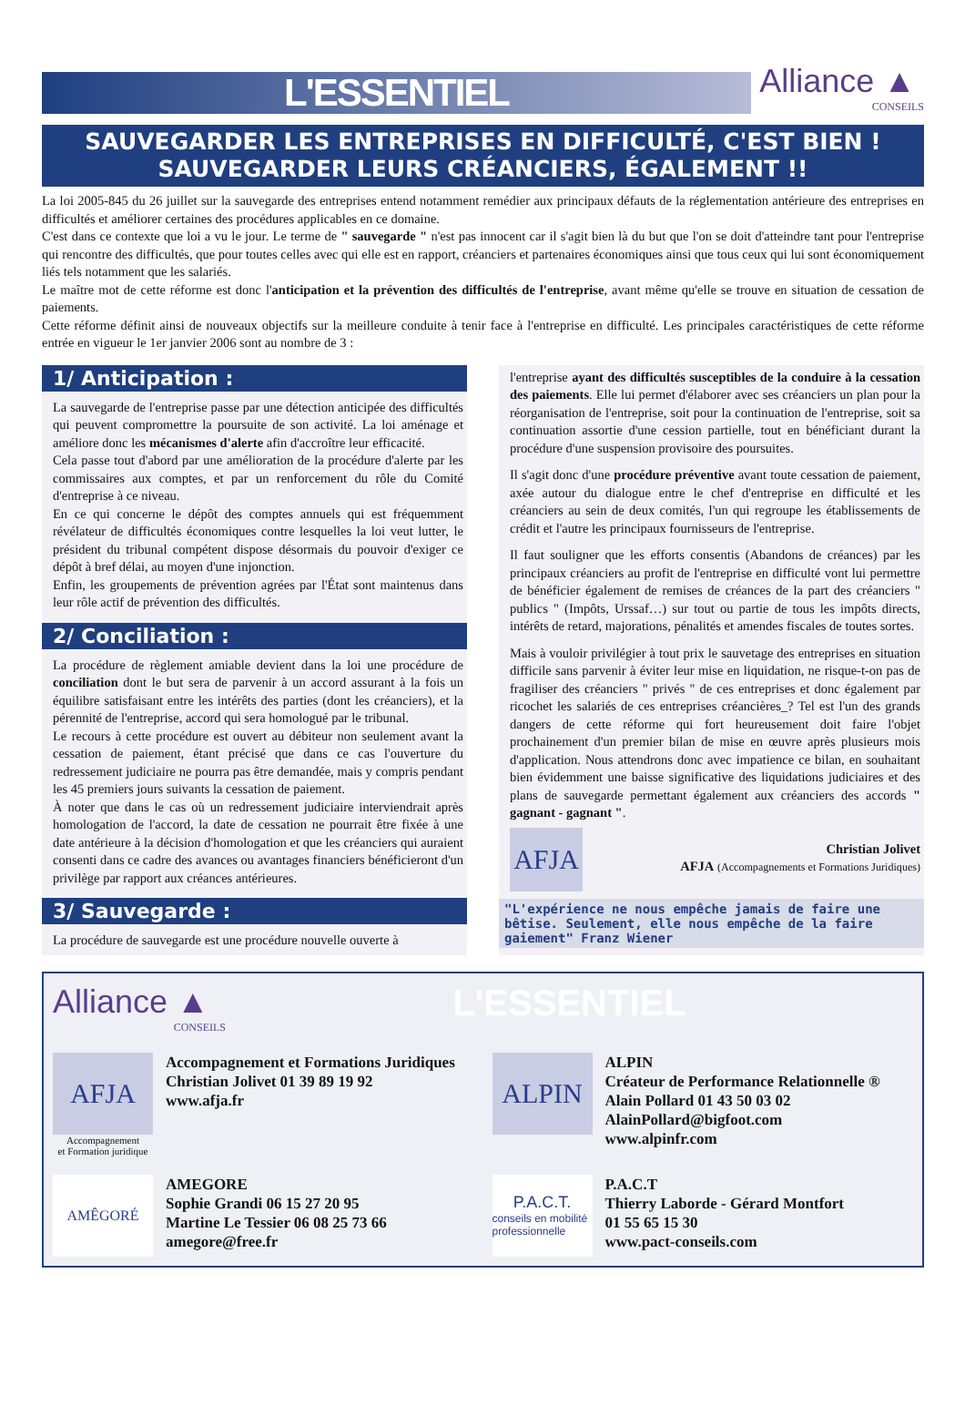L'ESSENTIEL
Alliance ▲
CONSEILS
SAUVEGARDER LES ENTREPRISES EN DIFFICULTÉ, C'EST BIEN !
SAUVEGARDER LEURS CRÉANCIERS, ÉGALEMENT !!
La loi 2005-845 du 26 juillet sur la sauvegarde des entreprises entend notamment remédier aux principaux défauts de la réglementation antérieure des entreprises en difficultés et améliorer certaines des procédures applicables en ce domaine.
C'est dans ce contexte que loi a vu le jour. Le terme de " sauvegarde " n'est pas innocent car il s'agit bien là du but que l'on se doit d'atteindre tant pour l'entreprise qui rencontre des difficultés, que pour toutes celles avec qui elle est en rapport, créanciers et partenaires économiques ainsi que tous ceux qui lui sont économiquement liés tels notamment que les salariés.
Le maître mot de cette réforme est donc l'anticipation et la prévention des difficultés de l'entreprise, avant même qu'elle se trouve en situation de cessation de paiements.
Cette réforme définit ainsi de nouveaux objectifs sur la meilleure conduite à tenir face à l'entreprise en difficulté. Les principales caractéristiques de cette réforme entrée en vigueur le 1er janvier 2006 sont au nombre de 3 :
1/ Anticipation :
La sauvegarde de l'entreprise passe par une détection anticipée des difficultés qui peuvent compromettre la poursuite de son activité. La loi aménage et améliore donc les mécanismes d'alerte afin d'accroître leur efficacité.
Cela passe tout d'abord par une amélioration de la procédure d'alerte par les commissaires aux comptes, et par un renforcement du rôle du Comité d'entreprise à ce niveau.
En ce qui concerne le dépôt des comptes annuels qui est fréquemment révélateur de difficultés économiques contre lesquelles la loi veut lutter, le président du tribunal compétent dispose désormais du pouvoir d'exiger ce dépôt à bref délai, au moyen d'une injonction.
Enfin, les groupements de prévention agrées par l'État sont maintenus dans leur rôle actif de prévention des difficultés.
2/ Conciliation :
La procédure de règlement amiable devient dans la loi une procédure de conciliation dont le but sera de parvenir à un accord assurant à la fois un équilibre satisfaisant entre les intérêts des parties (dont les créanciers), et la pérennité de l'entreprise, accord qui sera homologué par le tribunal.
Le recours à cette procédure est ouvert au débiteur non seulement avant la cessation de paiement, étant précisé que dans ce cas l'ouverture du redressement judiciaire ne pourra pas être demandée, mais y compris pendant les 45 premiers jours suivants la cessation de paiement.
À noter que dans le cas où un redressement judiciaire interviendrait après homologation de l'accord, la date de cessation ne pourrait être fixée à une date antérieure à la décision d'homologation et que les créanciers qui auraient consenti dans ce cadre des avances ou avantages financiers bénéficieront d'un privilège par rapport aux créances antérieures.
3/ Sauvegarde :
La procédure de sauvegarde est une procédure nouvelle ouverte à
l'entreprise ayant des difficultés susceptibles de la conduire à la cessation des paiements. Elle lui permet d'élaborer avec ses créanciers un plan pour la réorganisation de l'entreprise, soit pour la continuation de l'entreprise, soit sa continuation assortie d'une cession partielle, tout en bénéficiant durant la procédure d'une suspension provisoire des poursuites.
Il s'agit donc d'une procédure préventive avant toute cessation de paiement, axée autour du dialogue entre le chef d'entreprise en difficulté et les créanciers au sein de deux comités, l'un qui regroupe les établissements de crédit et l'autre les principaux fournisseurs de l'entreprise.
Il faut souligner que les efforts consentis (Abandons de créances) par les principaux créanciers au profit de l'entreprise en difficulté vont lui permettre de bénéficier également de remises de créances de la part des créanciers " publics " (Impôts, Urssaf…) sur tout ou partie de tous les impôts directs, intérêts de retard, majorations, pénalités et amendes fiscales de toutes sortes.
Mais à vouloir privilégier à tout prix le sauvetage des entreprises en situation difficile sans parvenir à éviter leur mise en liquidation, ne risque-t-on pas de fragiliser des créanciers " privés " de ces entreprises et donc également par ricochet les salariés de ces entreprises créancières_? Tel est l'un des grands dangers de cette réforme qui fort heureusement doit faire l'objet prochainement d'un premier bilan de mise en œuvre après plusieurs mois d'application. Nous attendrons donc avec impatience ce bilan, en souhaitant bien évidemment une baisse significative des liquidations judiciaires et des plans de sauvegarde permettant également aux créanciers des accords " gagnant - gagnant ".
AFJA
Christian Jolivet
AFJA (Accompagnements et Formations Juridiques)
"L'expérience ne nous empêche jamais de faire une bêtise. Seulement, elle nous empêche de la faire gaiement" Franz Wiener
Alliance ▲
CONSEILS
L'ESSENTIEL
AFJA
Accompagnement
et Formation juridique
Accompagnement et Formations Juridiques
Christian Jolivet 01 39 89 19 92
www.afja.fr
ALPIN
ALPIN
Créateur de Performance Relationnelle ®
Alain Pollard 01 43 50 03 02
AlainPollard@bigfoot.com
www.alpinfr.com
AMÊGORÉ
AMEGORE
Sophie Grandi 06 15 27 20 95
Martine Le Tessier 06 08 25 73 66
amegore@free.fr
P.A.C.T.
conseils en mobilité professionnelle
P.A.C.T
Thierry Laborde - Gérard Montfort
01 55 65 15 30
www.pact-conseils.com